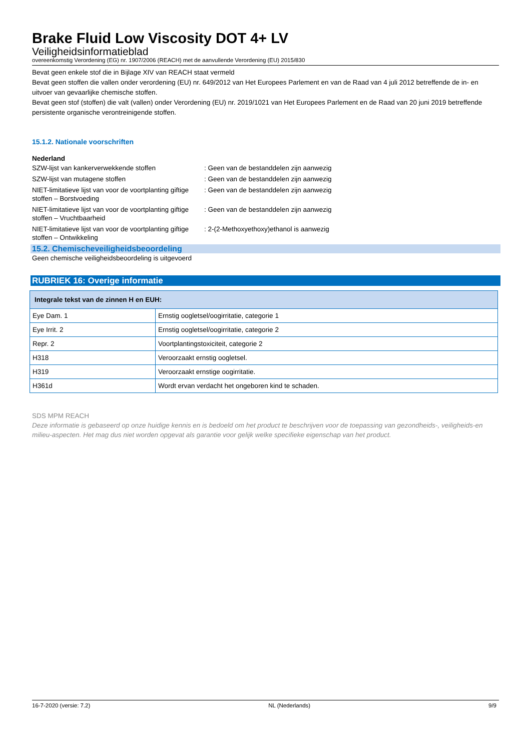Brake Fluid Low Viscosity DOT 4+ LV
Veiligheidsinformatieblad
overeenkomstig Verordening (EG) nr. 1907/2006 (REACH) met de aanvullende Verordening (EU) 2015/830
Bevat geen enkele stof die in Bijlage XIV van REACH staat vermeld
Bevat geen stoffen die vallen onder verordening (EU) nr. 649/2012 van Het Europees Parlement en van de Raad van 4 juli 2012 betreffende de in- en uitvoer van gevaarlijke chemische stoffen.
Bevat geen stof (stoffen) die valt (vallen) onder Verordening (EU) nr. 2019/1021 van Het Europees Parlement en de Raad van 20 juni 2019 betreffende persistente organische verontreinigende stoffen.
15.1.2. Nationale voorschriften
Nederland
SZW-lijst van kankerverwekkende stoffen : Geen van de bestanddelen zijn aanwezig
SZW-lijst van mutagene stoffen : Geen van de bestanddelen zijn aanwezig
NIET-limitatieve lijst van voor de voortplanting giftige stoffen – Borstvoeding
: Geen van de bestanddelen zijn aanwezig
NIET-limitatieve lijst van voor de voortplanting giftige stoffen – Vruchtbaarheid
: Geen van de bestanddelen zijn aanwezig
NIET-limitatieve lijst van voor de voortplanting giftige stoffen – Ontwikkeling
: 2-(2-Methoxyethoxy)ethanol is aanwezig
15.2. Chemischeveiligheidsbeoordeling
Geen chemische veiligheidsbeoordeling is uitgevoerd
RUBRIEK 16: Overige informatie
| Integrale tekst van de zinnen H en EUH: | |
| --- | --- |
| Eye Dam. 1 | Ernstig oogletsel/oogirritatie, categorie 1 |
| Eye Irrit. 2 | Ernstig oogletsel/oogirritatie, categorie 2 |
| Repr. 2 | Voortplantingstoxiciteit, categorie 2 |
| H318 | Veroorzaakt ernstig oogletsel. |
| H319 | Veroorzaakt ernstige oogirritatie. |
| H361d | Wordt ervan verdacht het ongeboren kind te schaden. |
SDS MPM REACH
Deze informatie is gebaseerd op onze huidige kennis en is bedoeld om het product te beschrijven voor de toepassing van gezondheids-, veiligheids-en milieu-aspecten. Het mag dus niet worden opgevat als garantie voor gelijk welke specifieke eigenschap van het product.
16-7-2020 (versie: 7.2) NL (Nederlands) 9/9